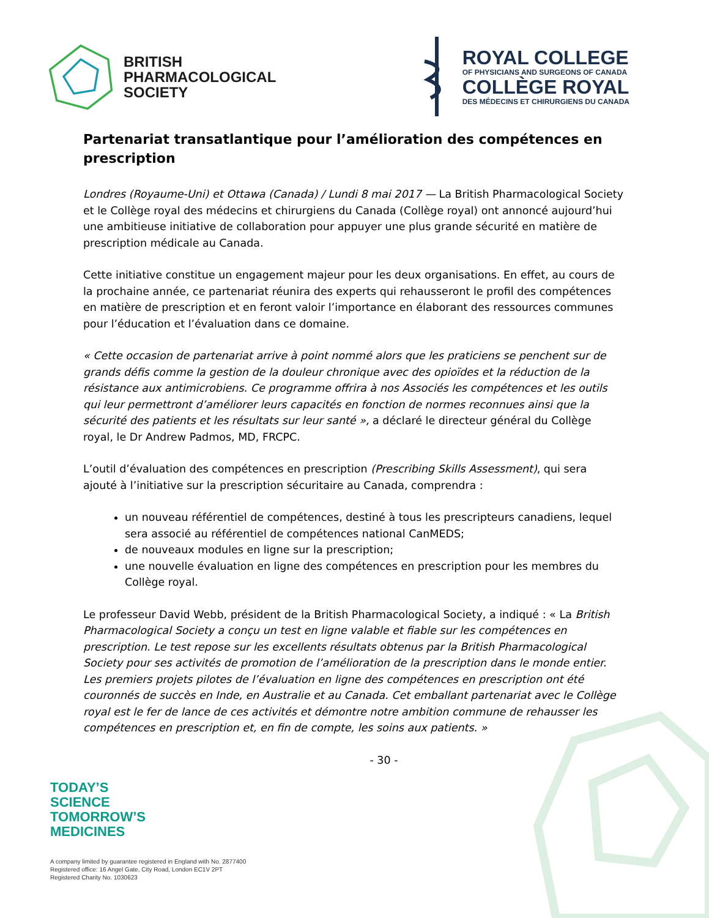BRITISH
PHARMACOLOGICAL
SOCIETY
ROYAL COLLEGE
OF PHYSICIANS AND SURGEONS OF CANADA
COLLÈGE ROYAL
DES MÉDECINS ET CHIRURGIENS DU CANADA
Partenariat transatlantique pour l’amélioration des compétences en prescription
Londres (Royaume-Uni) et Ottawa (Canada) / Lundi 8 mai 2017 — La British Pharmacological Society et le Collège royal des médecins et chirurgiens du Canada (Collège royal) ont annoncé aujourd’hui une ambitieuse initiative de collaboration pour appuyer une plus grande sécurité en matière de prescription médicale au Canada.
Cette initiative constitue un engagement majeur pour les deux organisations. En effet, au cours de la prochaine année, ce partenariat réunira des experts qui rehausseront le profil des compétences en matière de prescription et en feront valoir l’importance en élaborant des ressources communes pour l’éducation et l’évaluation dans ce domaine.
« Cette occasion de partenariat arrive à point nommé alors que les praticiens se penchent sur de grands défis comme la gestion de la douleur chronique avec des opioïdes et la réduction de la résistance aux antimicrobiens. Ce programme offrira à nos Associés les compétences et les outils qui leur permettront d’améliorer leurs capacités en fonction de normes reconnues ainsi que la sécurité des patients et les résultats sur leur santé », a déclaré le directeur général du Collège royal, le Dr Andrew Padmos, MD, FRCPC.
L’outil d’évaluation des compétences en prescription (Prescribing Skills Assessment), qui sera ajouté à l’initiative sur la prescription sécuritaire au Canada, comprendra :
un nouveau référentiel de compétences, destiné à tous les prescripteurs canadiens, lequel sera associé au référentiel de compétences national CanMEDS;
de nouveaux modules en ligne sur la prescription;
une nouvelle évaluation en ligne des compétences en prescription pour les membres du Collège royal.
Le professeur David Webb, président de la British Pharmacological Society, a indiqué : « La British Pharmacological Society a conçu un test en ligne valable et fiable sur les compétences en prescription. Le test repose sur les excellents résultats obtenus par la British Pharmacological Society pour ses activités de promotion de l’amélioration de la prescription dans le monde entier. Les premiers projets pilotes de l’évaluation en ligne des compétences en prescription ont été couronnés de succès en Inde, en Australie et au Canada. Cet emballant partenariat avec le Collège royal est le fer de lance de ces activités et démontre notre ambition commune de rehausser les compétences en prescription et, en fin de compte, les soins aux patients. »
- 30 -
TODAY’S
SCIENCE
TOMORROW’S
MEDICINES
A company limited by guarantee registered in England with No. 2877400
Registered office: 16 Angel Gate, City Road, London EC1V 2PT
Registered Charity No. 1030623